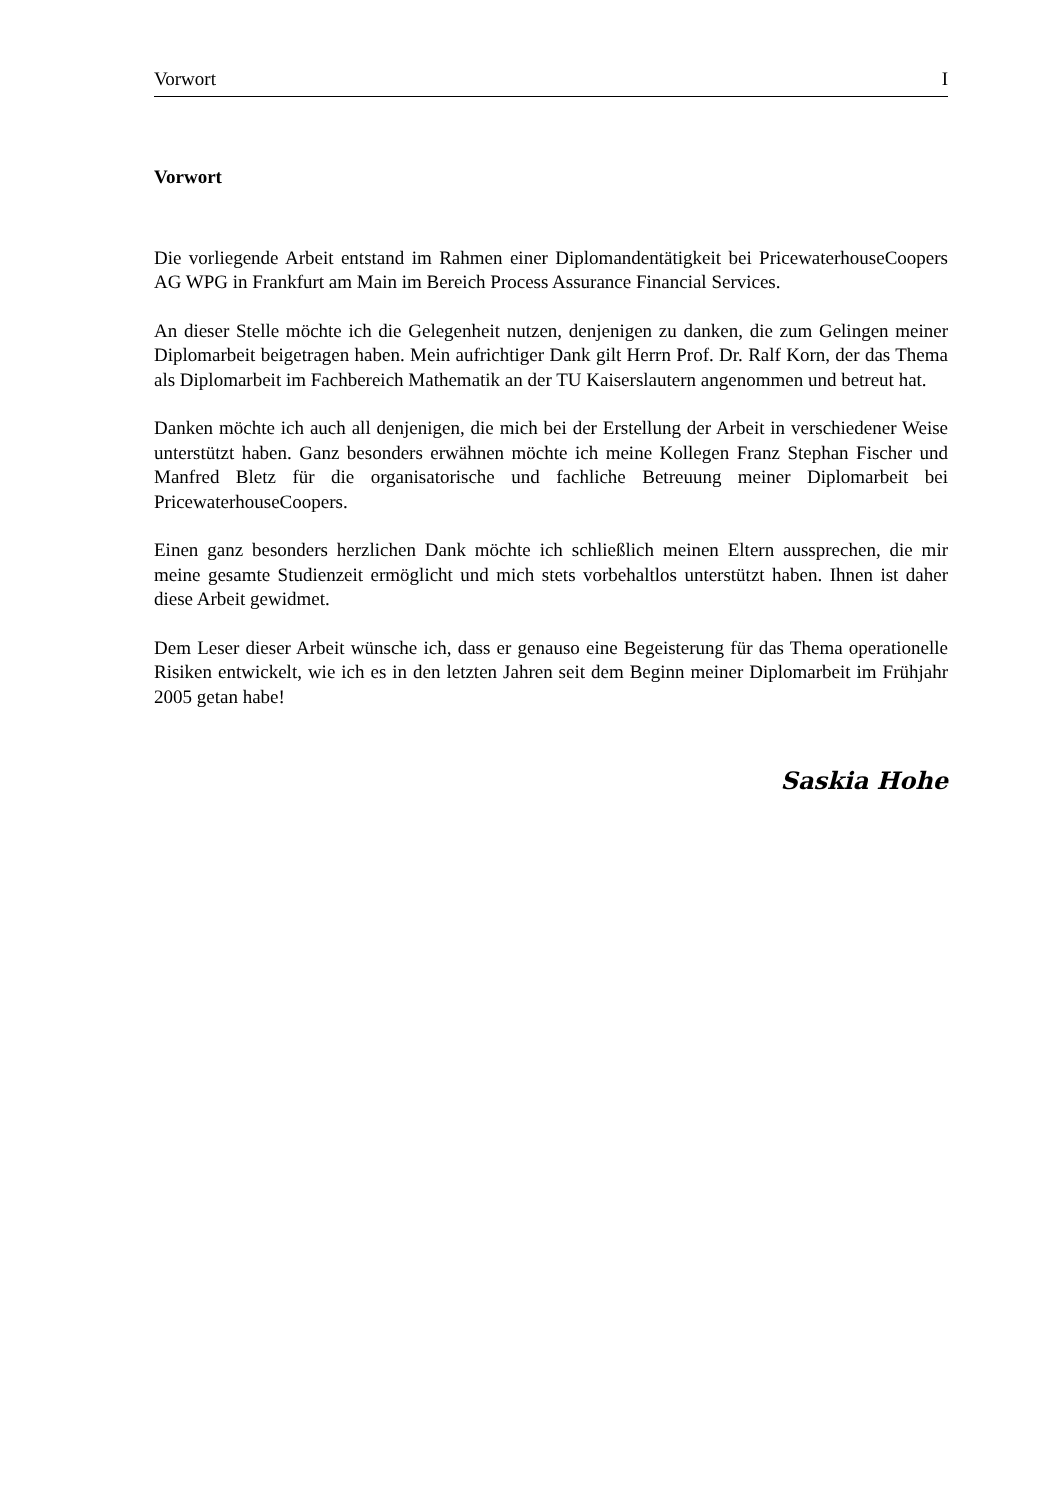Vorwort I
Vorwort
Die vorliegende Arbeit entstand im Rahmen einer Diplomandentätigkeit bei PricewaterhouseCoopers AG WPG in Frankfurt am Main im Bereich Process Assurance Financial Services.
An dieser Stelle möchte ich die Gelegenheit nutzen, denjenigen zu danken, die zum Gelingen meiner Diplomarbeit beigetragen haben. Mein aufrichtiger Dank gilt Herrn Prof. Dr. Ralf Korn, der das Thema als Diplomarbeit im Fachbereich Mathematik an der TU Kaiserslautern angenommen und betreut hat.
Danken möchte ich auch all denjenigen, die mich bei der Erstellung der Arbeit in verschiedener Weise unterstützt haben. Ganz besonders erwähnen möchte ich meine Kollegen Franz Stephan Fischer und Manfred Bletz für die organisatorische und fachliche Betreuung meiner Diplomarbeit bei PricewaterhouseCoopers.
Einen ganz besonders herzlichen Dank möchte ich schließlich meinen Eltern aussprechen, die mir meine gesamte Studienzeit ermöglicht und mich stets vorbehaltlos unterstützt haben. Ihnen ist daher diese Arbeit gewidmet.
Dem Leser dieser Arbeit wünsche ich, dass er genauso eine Begeisterung für das Thema operationelle Risiken entwickelt, wie ich es in den letzten Jahren seit dem Beginn meiner Diplomarbeit im Frühjahr 2005 getan habe!
Saskia Hohe